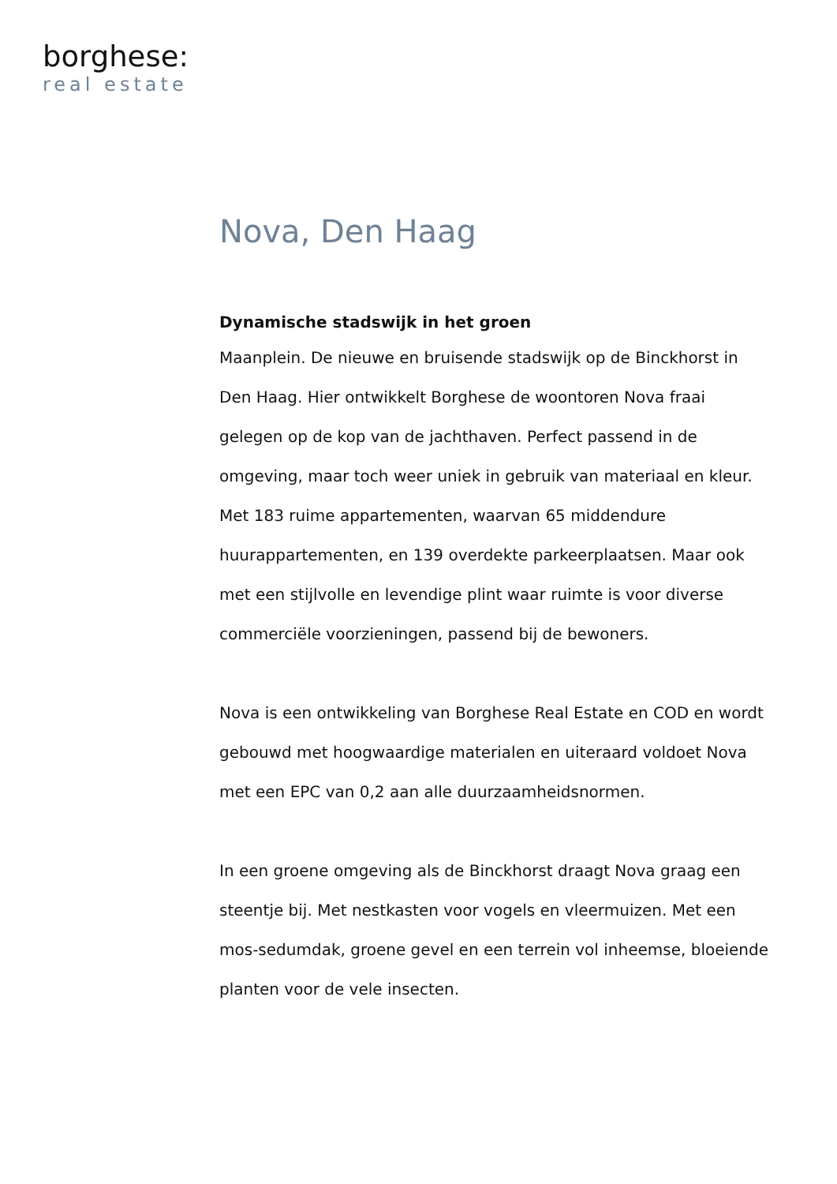borghese:
real estate
Nova, Den Haag
Dynamische stadswijk in het groen
Maanplein. De nieuwe en bruisende stadswijk op de Binckhorst in Den Haag. Hier ontwikkelt Borghese de woontoren Nova fraai gelegen op de kop van de jachthaven. Perfect passend in de omgeving, maar toch weer uniek in gebruik van materiaal en kleur. Met 183 ruime appartementen, waarvan 65 middendure huurappartementen, en 139 overdekte parkeerplaatsen. Maar ook met een stijlvolle en levendige plint waar ruimte is voor diverse commerciële voorzieningen, passend bij de bewoners.
Nova is een ontwikkeling van Borghese Real Estate en COD en wordt gebouwd met hoogwaardige materialen en uiteraard voldoet Nova met een EPC van 0,2 aan alle duurzaamheidsnormen.
In een groene omgeving als de Binckhorst draagt Nova graag een steentje bij. Met nestkasten voor vogels en vleermuizen. Met een mos-sedumdak, groene gevel en een terrein vol inheemse, bloeiende planten voor de vele insecten.